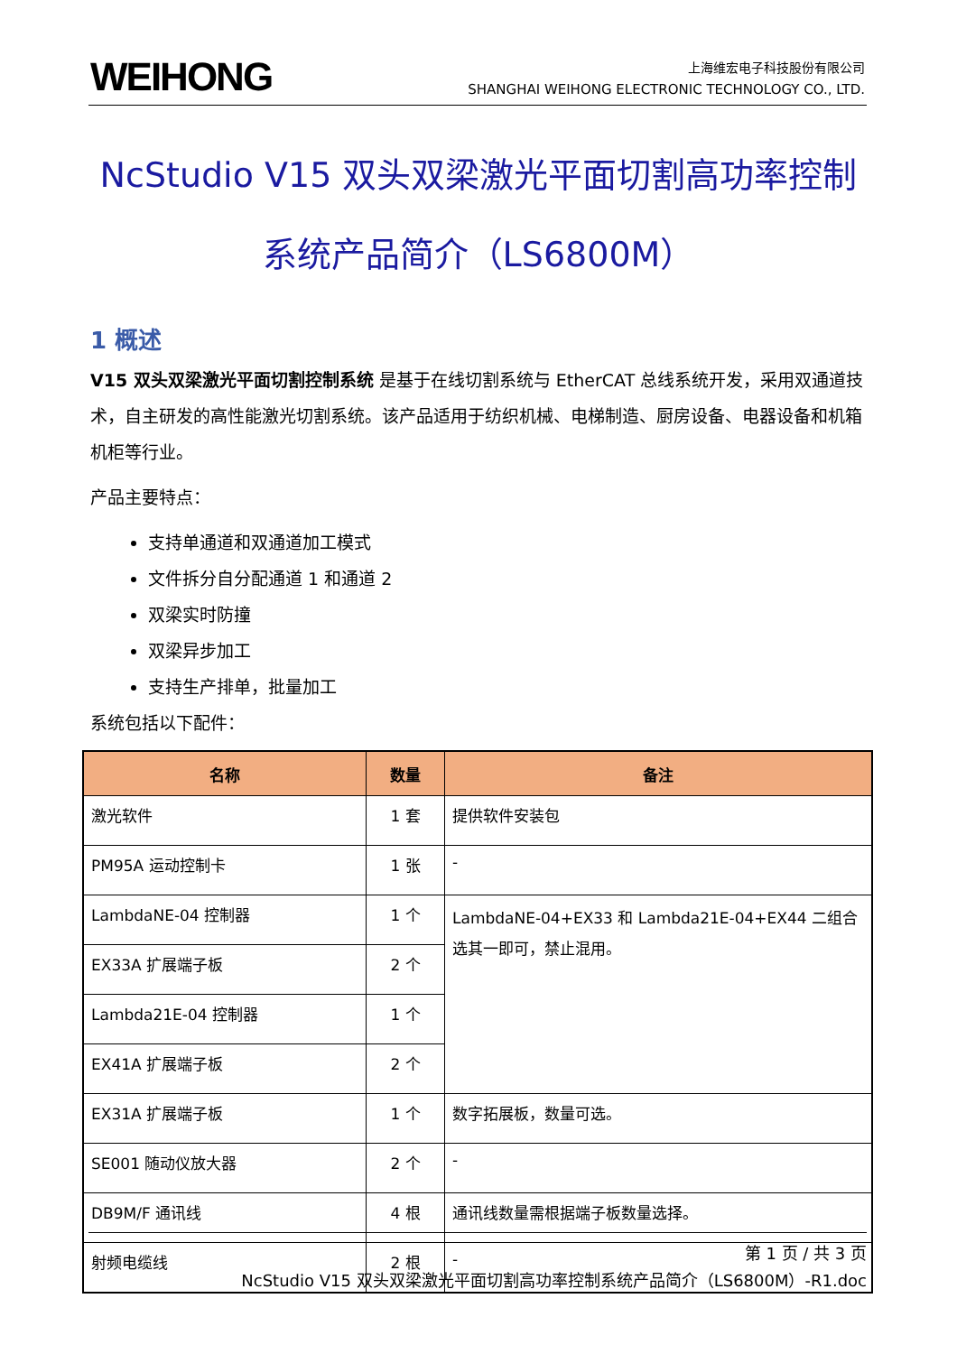WEIHONG
上海维宏电子科技股份有限公司
SHANGHAI WEIHONG ELECTRONIC TECHNOLOGY CO., LTD.
NcStudio V15 双头双梁激光平面切割高功率控制
系统产品简介（LS6800M）
1 概述
V15 双头双梁激光平面切割控制系统 是基于在线切割系统与 EtherCAT 总线系统开发，采用双通道技术，自主研发的高性能激光切割系统。该产品适用于纺织机械、电梯制造、厨房设备、电器设备和机箱机柜等行业。
产品主要特点：
支持单通道和双通道加工模式
文件拆分自分配通道 1 和通道 2
双梁实时防撞
双梁异步加工
支持生产排单，批量加工
系统包括以下配件：
| 名称 | 数量 | 备注 |
| --- | --- | --- |
| 激光软件 | 1 套 | 提供软件安装包 |
| PM95A 运动控制卡 | 1 张 | - |
| LambdaNE-04 控制器 | 1 个 | LambdaNE-04+EX33 和 Lambda21E-04+EX44 二组合选其一即可，禁止混用。 |
| EX33A 扩展端子板 | 2 个 | |
| Lambda21E-04 控制器 | 1 个 | |
| EX41A 扩展端子板 | 2 个 | |
| EX31A 扩展端子板 | 1 个 | 数字拓展板，数量可选。 |
| SE001 随动仪放大器 | 2 个 | - |
| DB9M/F 通讯线 | 4 根 | 通讯线数量需根据端子板数量选择。 |
| 射频电缆线 | 2 根 | - |
第 1 页 / 共 3 页
NcStudio V15 双头双梁激光平面切割高功率控制系统产品简介（LS6800M）-R1.doc